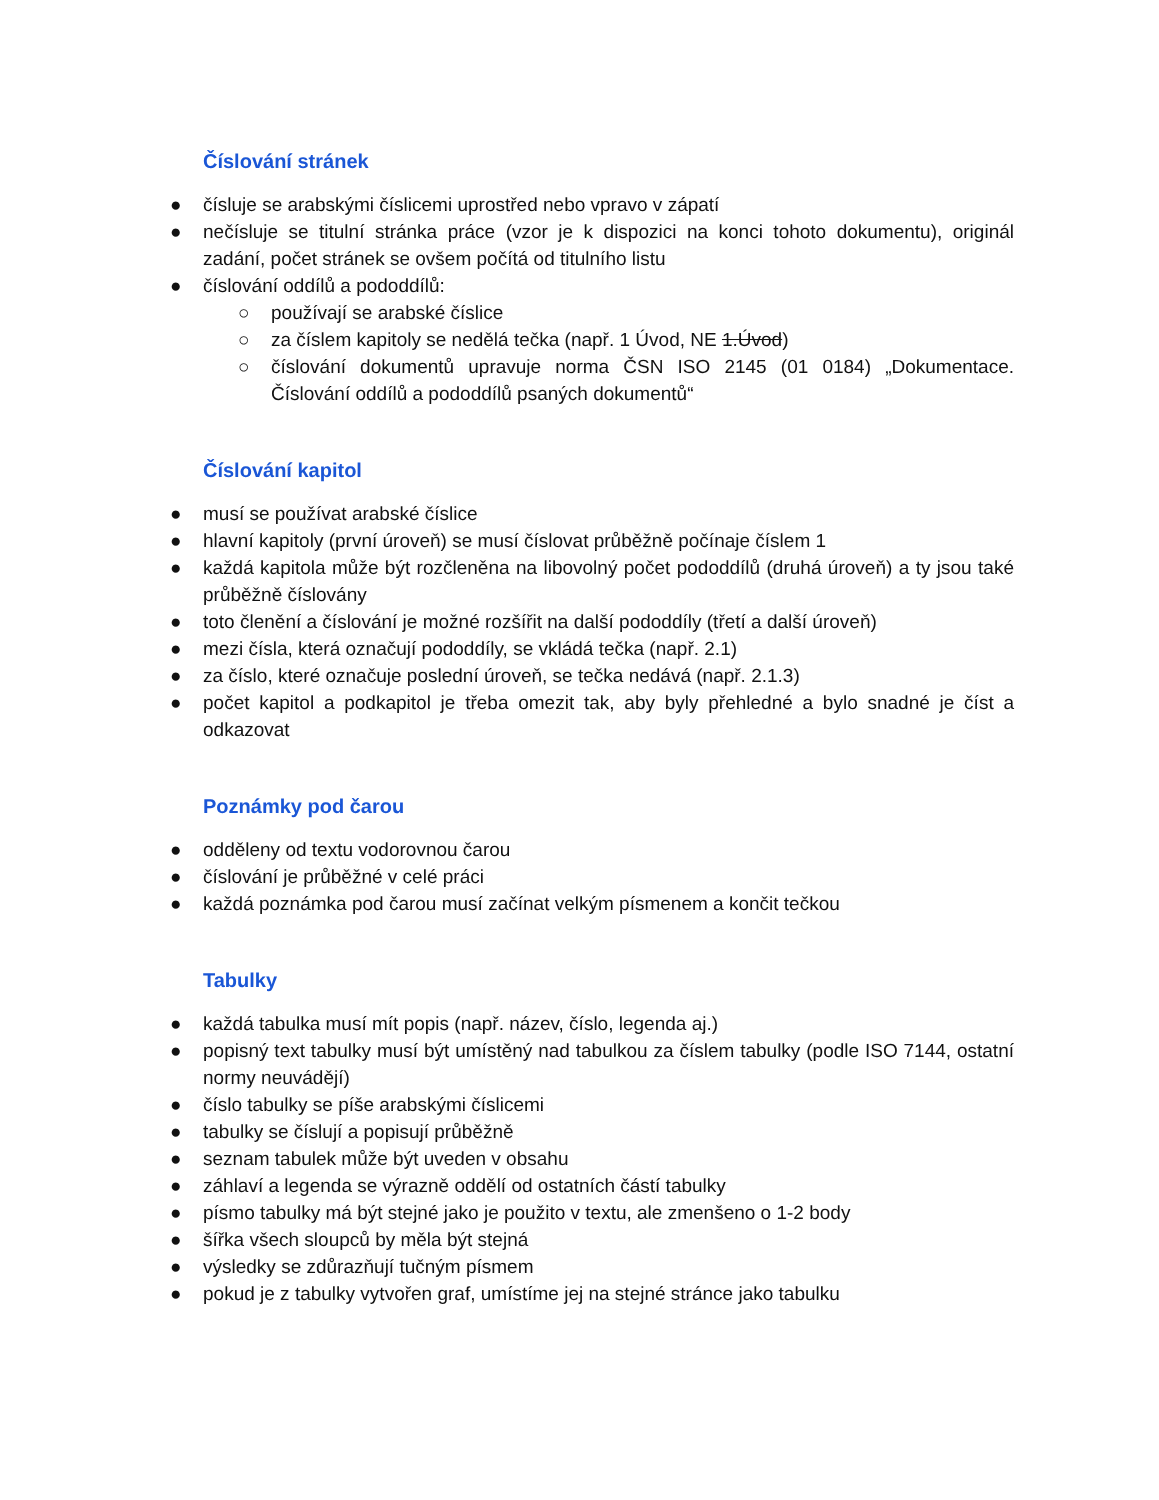Číslování stránek
● čísluje se arabskými číslicemi uprostřed nebo vpravo v zápatí
● nečísluje se titulní stránka práce (vzor je k dispozici na konci tohoto dokumentu), originál zadání, počet stránek se ovšem počítá od titulního listu
● číslování oddílů a pododdílů:
○ používají se arabské číslice
○ za číslem kapitoly se nedělá tečka (např. 1 Úvod, NE 1.Úvod)
○ číslování dokumentů upravuje norma ČSN ISO 2145 (01 0184) „Dokumentace. Číslování oddílů a pododdílů psaných dokumentů“
Číslování kapitol
● musí se používat arabské číslice
● hlavní kapitoly (první úroveň) se musí číslovat průběžně počínaje číslem 1
● každá kapitola může být rozčleněna na libovolný počet pododdílů (druhá úroveň) a ty jsou také průběžně číslovány
● toto členění a číslování je možné rozšířit na další pododdíly (třetí a další úroveň)
● mezi čísla, která označují pododdíly, se vkládá tečka (např. 2.1)
● za číslo, které označuje poslední úroveň, se tečka nedává (např. 2.1.3)
● počet kapitol a podkapitol je třeba omezit tak, aby byly přehledné a bylo snadné je číst a odkazovat
Poznámky pod čarou
● odděleny od textu vodorovnou čarou
● číslování je průběžné v celé práci
● každá poznámka pod čarou musí začínat velkým písmenem a končit tečkou
Tabulky
● každá tabulka musí mít popis (např. název, číslo, legenda aj.)
● popisný text tabulky musí být umístěný nad tabulkou za číslem tabulky (podle ISO 7144, ostatní normy neuvádějí)
● číslo tabulky se píše arabskými číslicemi
● tabulky se číslují a popisují průběžně
● seznam tabulek může být uveden v obsahu
● záhlaví a legenda se výrazně oddělí od ostatních částí tabulky
● písmo tabulky má být stejné jako je použito v textu, ale zmenšeno o 1-2 body
● šířka všech sloupců by měla být stejná
● výsledky se zdůrazňují tučným písmem
● pokud je z tabulky vytvořen graf, umístíme jej na stejné stránce jako tabulku